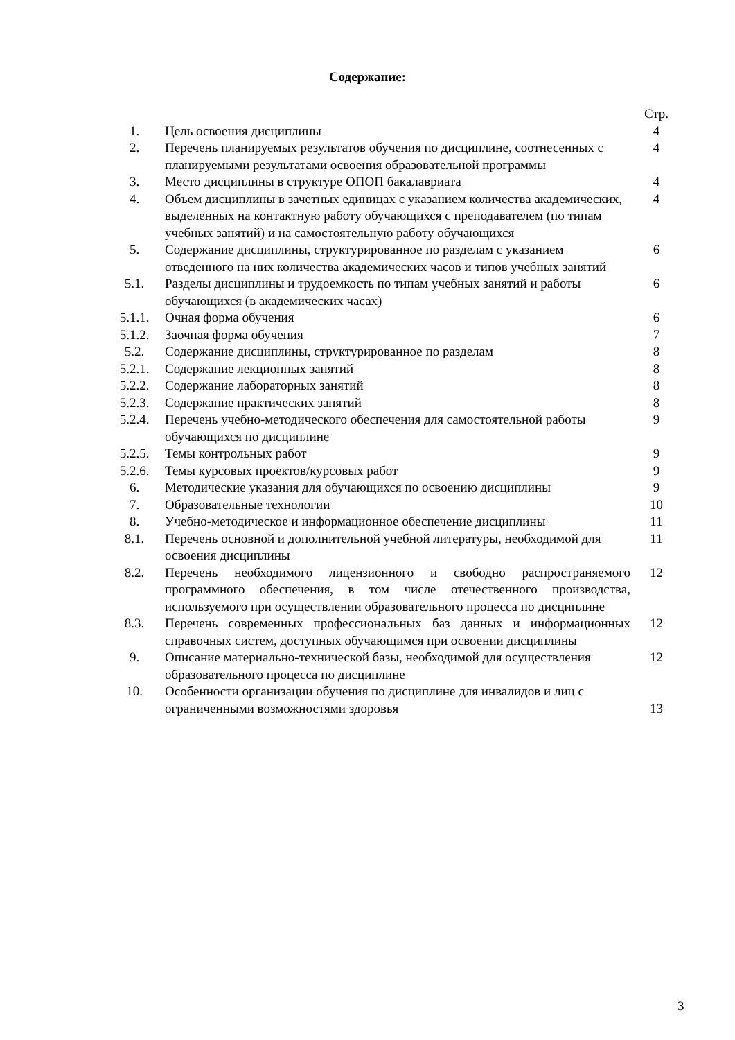Содержание:
| | | Стр. |
| 1. | Цель освоения дисциплины | 4 |
| 2. | Перечень планируемых результатов обучения по дисциплине, соотнесенных с планируемыми результатами освоения образовательной программы | 4 |
| 3. | Место дисциплины в структуре ОПОП бакалавриата | 4 |
| 4. | Объем дисциплины в зачетных единицах с указанием количества академических, выделенных на контактную работу обучающихся с преподавателем (по типам учебных занятий) и на самостоятельную работу обучающихся | 4 |
| 5. | Содержание дисциплины, структурированное по разделам с указанием отведенного на них количества академических часов и типов учебных занятий | 6 |
| 5.1. | Разделы дисциплины и трудоемкость по типам учебных занятий и работы обучающихся (в академических часах) | 6 |
| 5.1.1. | Очная форма обучения | 6 |
| 5.1.2. | Заочная форма обучения | 7 |
| 5.2. | Содержание дисциплины, структурированное по разделам | 8 |
| 5.2.1. | Содержание лекционных занятий | 8 |
| 5.2.2. | Содержание лабораторных занятий | 8 |
| 5.2.3. | Содержание практических занятий | 8 |
| 5.2.4. | Перечень учебно-методического обеспечения для самостоятельной работы обучающихся по дисциплине | 9 |
| 5.2.5. | Темы контрольных работ | 9 |
| 5.2.6. | Темы курсовых проектов/курсовых работ | 9 |
| 6. | Методические указания для обучающихся по освоению дисциплины | 9 |
| 7. | Образовательные технологии | 10 |
| 8. | Учебно-методическое и информационное обеспечение дисциплины | 11 |
| 8.1. | Перечень основной и дополнительной учебной литературы, необходимой для освоения дисциплины | 11 |
| 8.2. | Перечень необходимого лицензионного и свободно распространяемого программного обеспечения, в том числе отечественного производства, используемого при осуществлении образовательного процесса по дисциплине | 12 |
| 8.3. | Перечень современных профессиональных баз данных и информационных справочных систем, доступных обучающимся при освоении дисциплины | 12 |
| 9. | Описание материально-технической базы, необходимой для осуществления образовательного процесса по дисциплине | 12 |
| 10. | Особенности организации обучения по дисциплине для инвалидов и лиц с ограниченными возможностями здоровья | 13 |
3